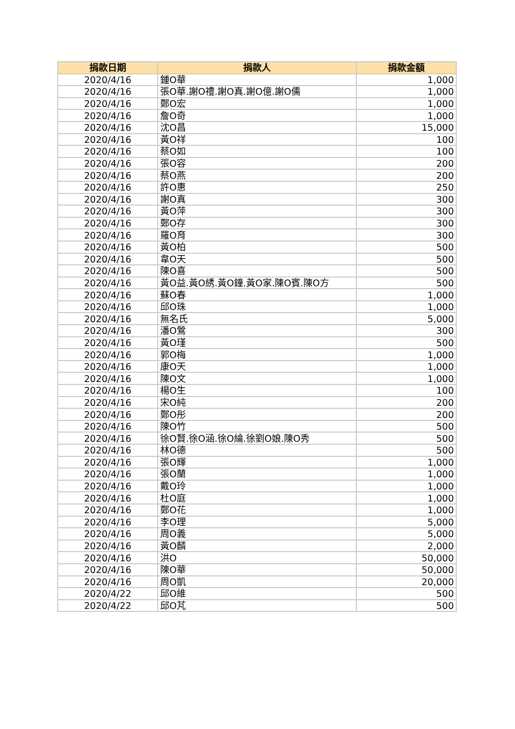| 捐款日期 | 捐款人 | 捐款金額 |
| --- | --- | --- |
| 2020/4/16 | 鍾O華 | 1,000 |
| 2020/4/16 | 張O華.謝O禮.謝O真.謝O億.謝O儒 | 1,000 |
| 2020/4/16 | 鄭O宏 | 1,000 |
| 2020/4/16 | 詹O奇 | 1,000 |
| 2020/4/16 | 沈O昌 | 15,000 |
| 2020/4/16 | 黃O祥 | 100 |
| 2020/4/16 | 蔡O如 | 100 |
| 2020/4/16 | 張O容 | 200 |
| 2020/4/16 | 蔡O燕 | 200 |
| 2020/4/16 | 許O惠 | 250 |
| 2020/4/16 | 謝O真 | 300 |
| 2020/4/16 | 黃O萍 | 300 |
| 2020/4/16 | 鄭O存 | 300 |
| 2020/4/16 | 羅O育 | 300 |
| 2020/4/16 | 黃O柏 | 500 |
| 2020/4/16 | 韋O天 | 500 |
| 2020/4/16 | 陳O喜 | 500 |
| 2020/4/16 | 黃O益.黃O綉.黃O鐘.黃O家.陳O賓.陳O方 | 500 |
| 2020/4/16 | 蘇O春 | 1,000 |
| 2020/4/16 | 邱O珠 | 1,000 |
| 2020/4/16 | 無名氏 | 5,000 |
| 2020/4/16 | 潘O鶯 | 300 |
| 2020/4/16 | 黃O瑾 | 500 |
| 2020/4/16 | 郭O梅 | 1,000 |
| 2020/4/16 | 康O天 | 1,000 |
| 2020/4/16 | 陳O文 | 1,000 |
| 2020/4/16 | 楊O生 | 100 |
| 2020/4/16 | 宋O純 | 200 |
| 2020/4/16 | 鄭O彤 | 200 |
| 2020/4/16 | 陳O竹 | 500 |
| 2020/4/16 | 徐O賢.徐O涵.徐O綸.徐劉O娘.陳O秀 | 500 |
| 2020/4/16 | 林O德 | 500 |
| 2020/4/16 | 張O輝 | 1,000 |
| 2020/4/16 | 張O蘭 | 1,000 |
| 2020/4/16 | 戴O玲 | 1,000 |
| 2020/4/16 | 杜O庭 | 1,000 |
| 2020/4/16 | 鄭O花 | 1,000 |
| 2020/4/16 | 李O理 | 5,000 |
| 2020/4/16 | 周O義 | 5,000 |
| 2020/4/16 | 黃O麟 | 2,000 |
| 2020/4/16 | 洪O | 50,000 |
| 2020/4/16 | 陳O華 | 50,000 |
| 2020/4/16 | 周O凱 | 20,000 |
| 2020/4/22 | 邱O維 | 500 |
| 2020/4/22 | 邱O芃 | 500 |